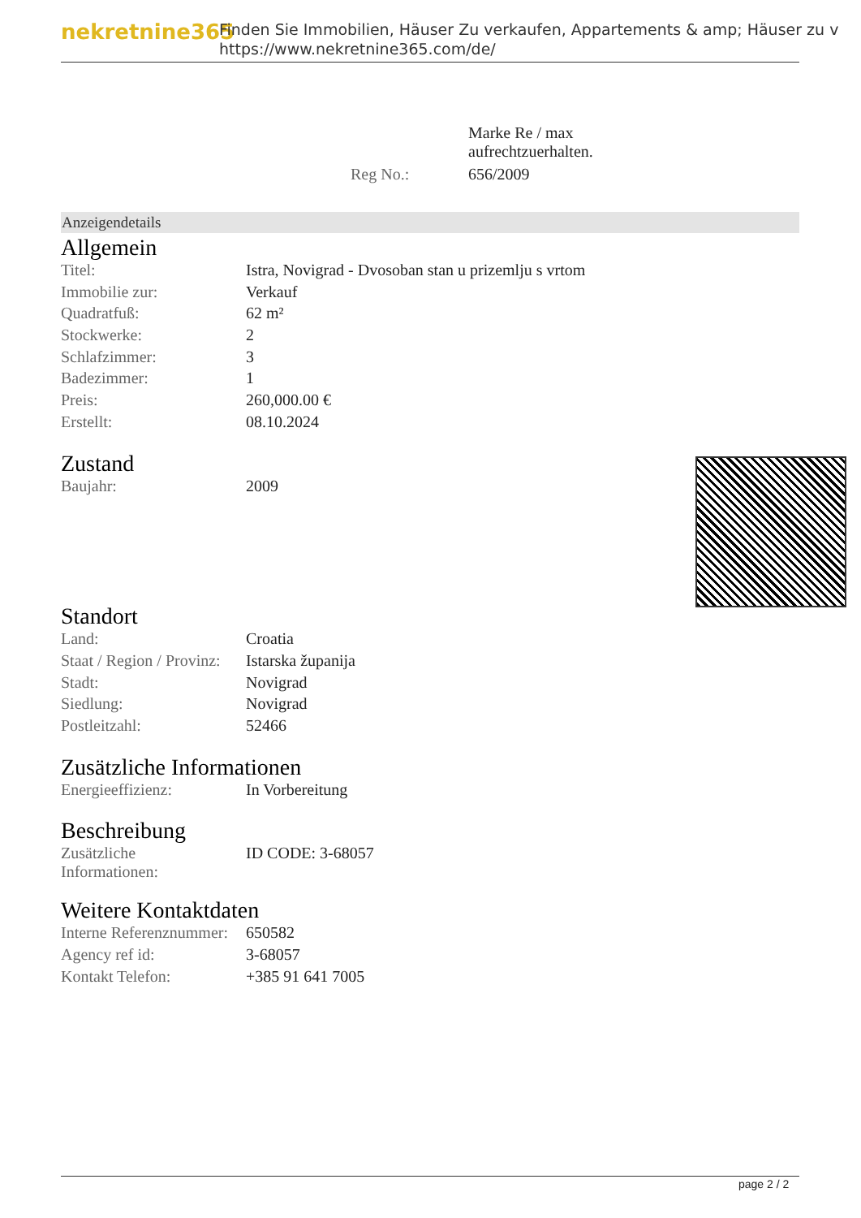nekretnine365
Finden Sie Immobilien, Häuser Zu verkaufen, Appartements & amp; Häuser zu v
https://www.nekretnine365.com/de/
| | Marke Re / max aufrechtzuerhalten. |
| Reg No.: | 656/2009 |
Anzeigendetails
Allgemein
| Titel: | Istra, Novigrad - Dvosoban stan u prizemlju s vrtom |
| Immobilie zur: | Verkauf |
| Quadratfuß: | 62 m² |
| Stockwerke: | 2 |
| Schlafzimmer: | 3 |
| Badezimmer: | 1 |
| Preis: | 260,000.00 € |
| Erstellt: | 08.10.2024 |
Zustand
| Baujahr: | 2009 |
Standort
| Land: | Croatia |
| Staat / Region / Provinz: | Istarska županija |
| Stadt: | Novigrad |
| Siedlung: | Novigrad |
| Postleitzahl: | 52466 |
Zusätzliche Informationen
| Energieeffizienz: | In Vorbereitung |
Beschreibung
| Zusätzliche Informationen: | ID CODE: 3-68057 |
Weitere Kontaktdaten
| Interne Referenznummer: | 650582 |
| Agency ref id: | 3-68057 |
| Kontakt Telefon: | +385 91 641 7005 |
page 2 / 2